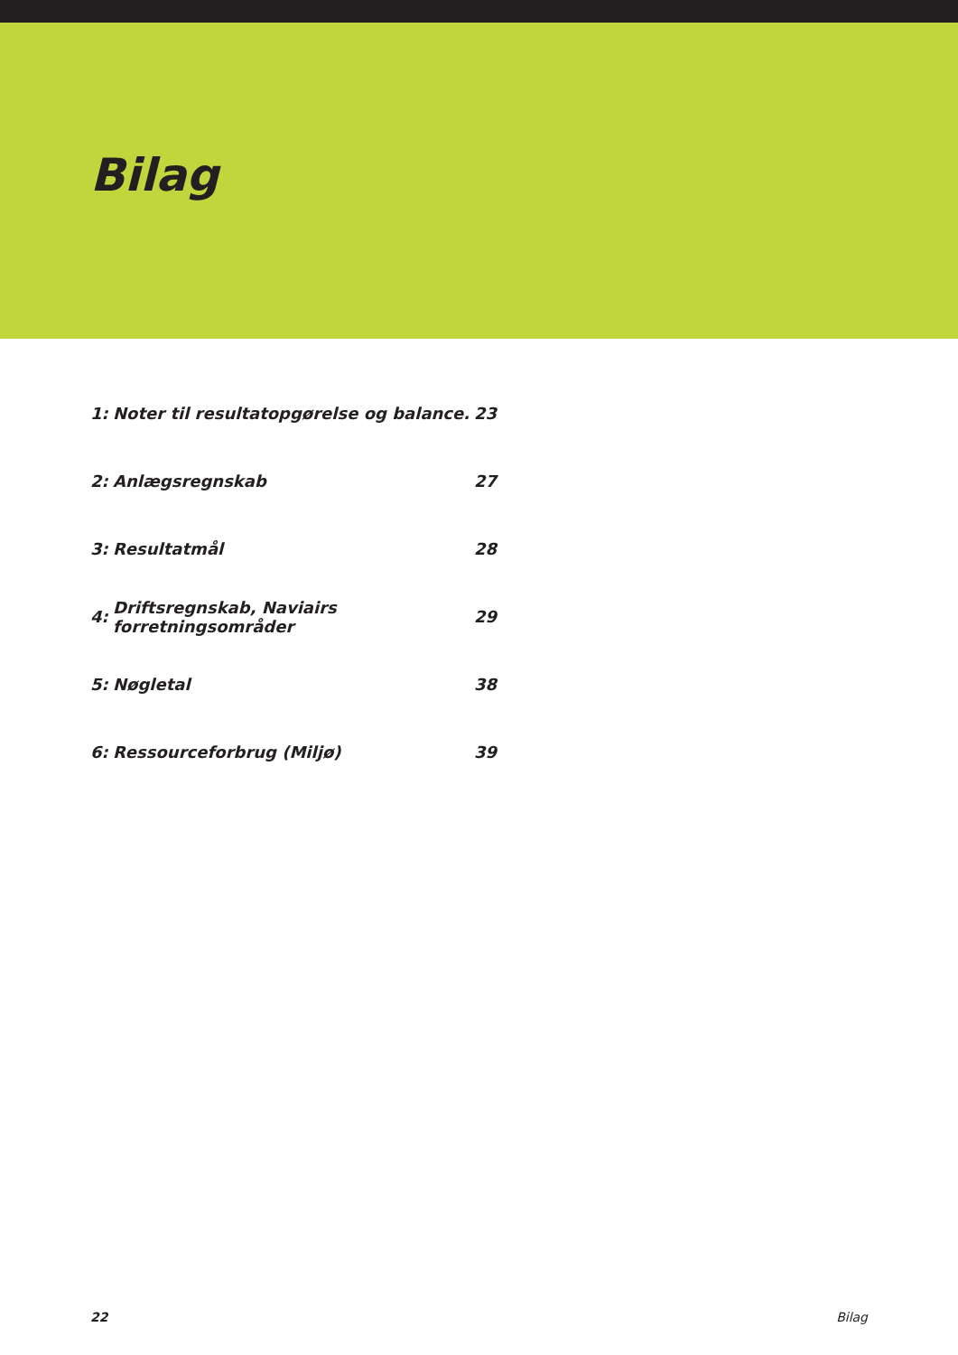Bilag
| 1: | Noter til resultatopgørelse og balance. | 23 |
| 2: | Anlægsregnskab | 27 |
| 3: | Resultatmål | 28 |
| 4: | Driftsregnskab, Naviairs forretningsområder | 29 |
| 5: | Nøgletal | 38 |
| 6: | Ressourceforbrug (Miljø) | 39 |
22 Bilag